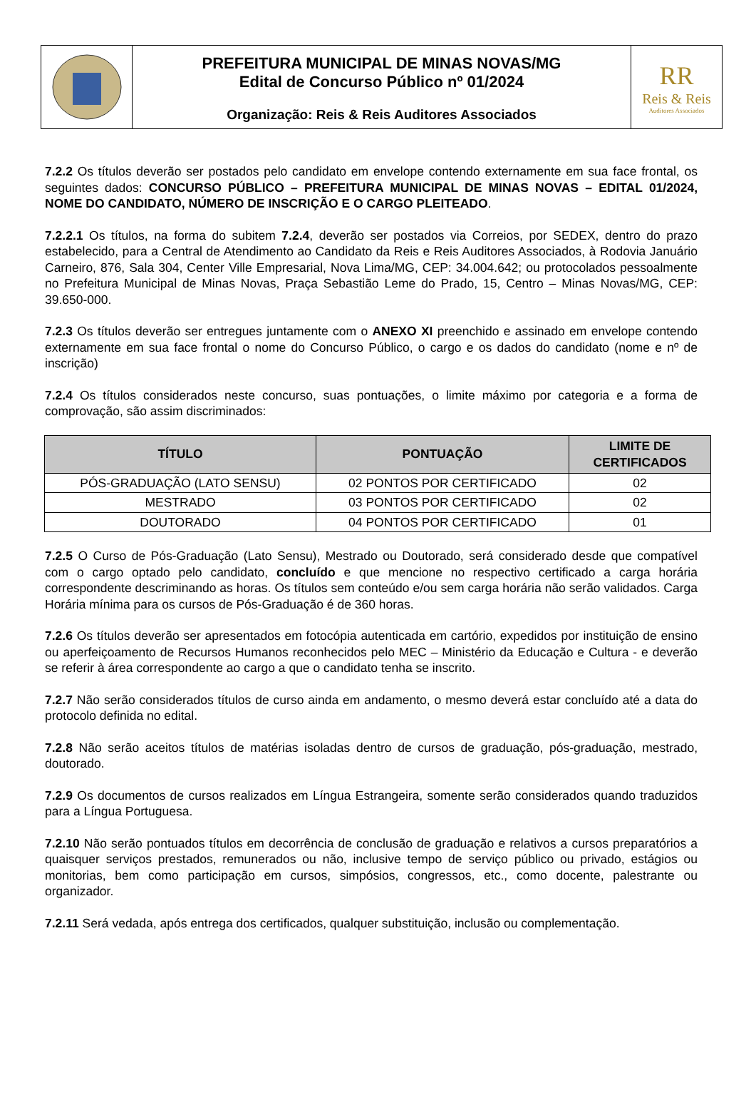PREFEITURA MUNICIPAL DE MINAS NOVAS/MG
Edital de Concurso Público nº 01/2024
Organização: Reis & Reis Auditores Associados
RR
Reis & Reis
Auditores Associados
7.2.2 Os títulos deverão ser postados pelo candidato em envelope contendo externamente em sua face frontal, os seguintes dados: CONCURSO PÚBLICO – PREFEITURA MUNICIPAL DE MINAS NOVAS – EDITAL 01/2024, NOME DO CANDIDATO, NÚMERO DE INSCRIÇÃO E O CARGO PLEITEADO.
7.2.2.1 Os títulos, na forma do subitem 7.2.4, deverão ser postados via Correios, por SEDEX, dentro do prazo estabelecido, para a Central de Atendimento ao Candidato da Reis e Reis Auditores Associados, à Rodovia Januário Carneiro, 876, Sala 304, Center Ville Empresarial, Nova Lima/MG, CEP: 34.004.642; ou protocolados pessoalmente no Prefeitura Municipal de Minas Novas, Praça Sebastião Leme do Prado, 15, Centro – Minas Novas/MG, CEP: 39.650-000.
7.2.3 Os títulos deverão ser entregues juntamente com o ANEXO XI preenchido e assinado em envelope contendo externamente em sua face frontal o nome do Concurso Público, o cargo e os dados do candidato (nome e nº de inscrição)
7.2.4 Os títulos considerados neste concurso, suas pontuações, o limite máximo por categoria e a forma de comprovação, são assim discriminados:
| TÍTULO | PONTUAÇÃO | LIMITE DE CERTIFICADOS |
| --- | --- | --- |
| PÓS-GRADUAÇÃO (LATO SENSU) | 02 PONTOS POR CERTIFICADO | 02 |
| MESTRADO | 03 PONTOS POR CERTIFICADO | 02 |
| DOUTORADO | 04 PONTOS POR CERTIFICADO | 01 |
7.2.5 O Curso de Pós-Graduação (Lato Sensu), Mestrado ou Doutorado, será considerado desde que compatível com o cargo optado pelo candidato, concluído e que mencione no respectivo certificado a carga horária correspondente descriminando as horas. Os títulos sem conteúdo e/ou sem carga horária não serão validados. Carga Horária mínima para os cursos de Pós-Graduação é de 360 horas.
7.2.6 Os títulos deverão ser apresentados em fotocópia autenticada em cartório, expedidos por instituição de ensino ou aperfeiçoamento de Recursos Humanos reconhecidos pelo MEC – Ministério da Educação e Cultura - e deverão se referir à área correspondente ao cargo a que o candidato tenha se inscrito.
7.2.7 Não serão considerados títulos de curso ainda em andamento, o mesmo deverá estar concluído até a data do protocolo definida no edital.
7.2.8 Não serão aceitos títulos de matérias isoladas dentro de cursos de graduação, pós-graduação, mestrado, doutorado.
7.2.9 Os documentos de cursos realizados em Língua Estrangeira, somente serão considerados quando traduzidos para a Língua Portuguesa.
7.2.10 Não serão pontuados títulos em decorrência de conclusão de graduação e relativos a cursos preparatórios a quaisquer serviços prestados, remunerados ou não, inclusive tempo de serviço público ou privado, estágios ou monitorias, bem como participação em cursos, simpósios, congressos, etc., como docente, palestrante ou organizador.
7.2.11 Será vedada, após entrega dos certificados, qualquer substituição, inclusão ou complementação.